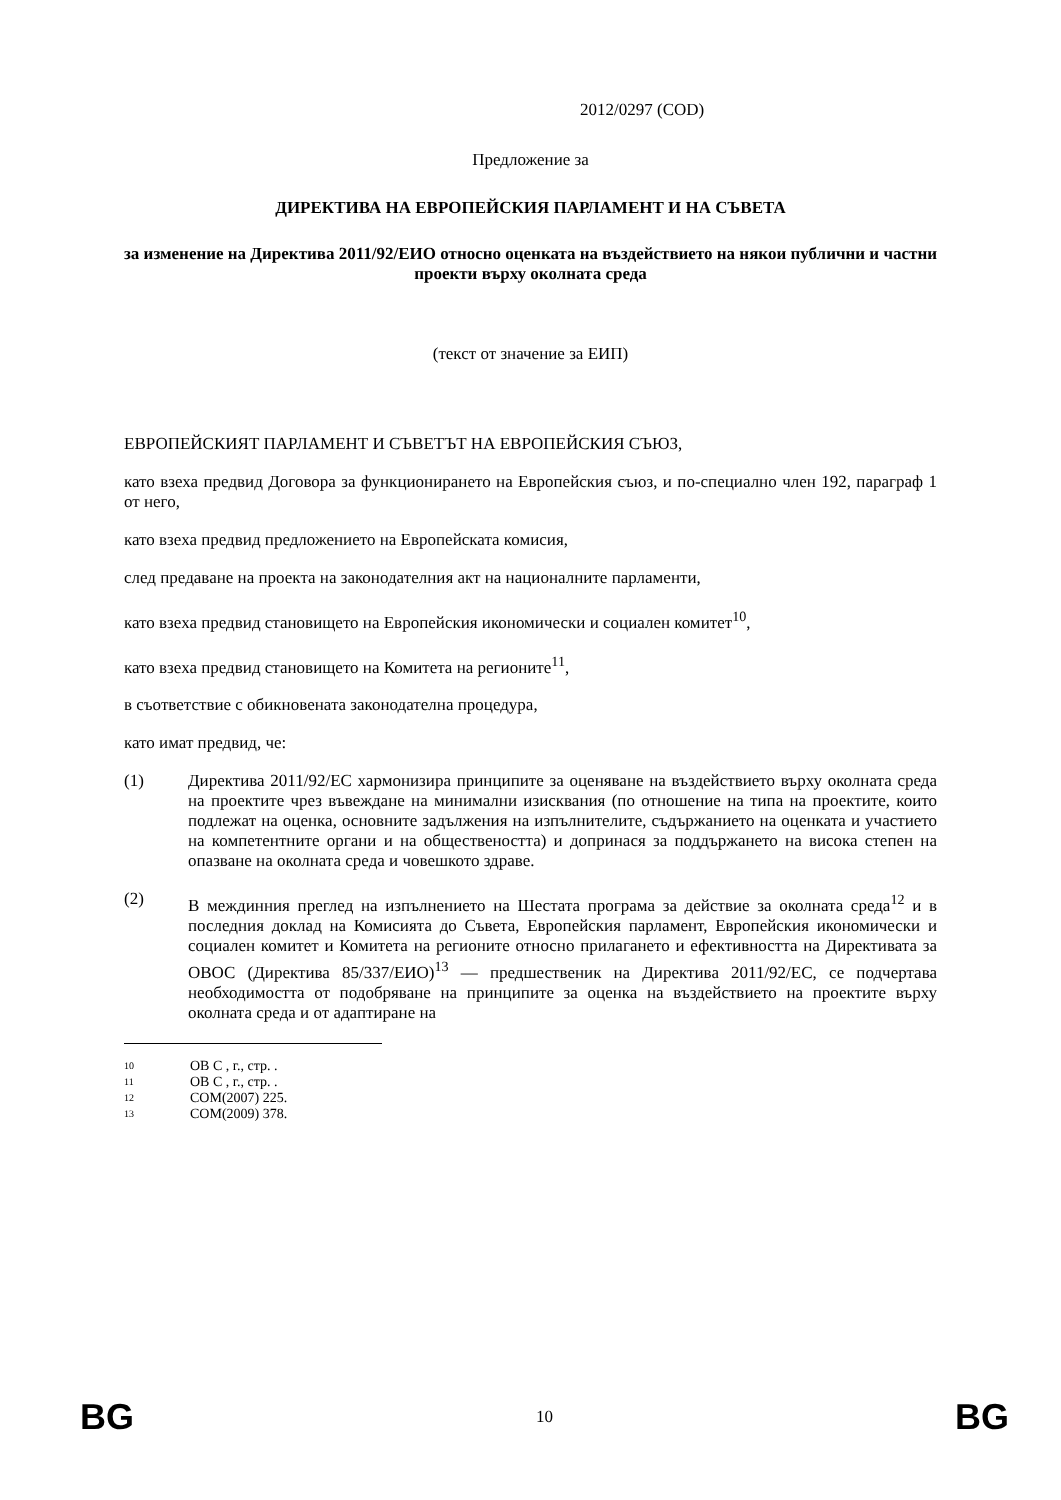2012/0297 (COD)
Предложение за
ДИРЕКТИВА НА ЕВРОПЕЙСКИЯ ПАРЛАМЕНТ И НА СЪВЕТА
за изменение на Директива 2011/92/ЕИО относно оценката на въздействието на някои публични и частни проекти върху околната среда
(текст от значение за ЕИП)
ЕВРОПЕЙСКИЯТ ПАРЛАМЕНТ И СЪВЕТЪТ НА ЕВРОПЕЙСКИЯ СЪЮЗ,
като взеха предвид Договора за функционирането на Европейския съюз, и по-специално член 192, параграф 1 от него,
като взеха предвид предложението на Европейската комисия,
след предаване на проекта на законодателния акт на националните парламенти,
като взеха предвид становището на Европейския икономически и социален комитет<sup>10</sup>,
като взеха предвид становището на Комитета на регионите<sup>11</sup>,
в съответствие с обикновената законодателна процедура,
като имат предвид, че:
(1) Директива 2011/92/ЕС хармонизира принципите за оценяване на въздействието върху околната среда на проектите чрез въвеждане на минимални изисквания (по отношение на типа на проектите, които подлежат на оценка, основните задължения на изпълнителите, съдържанието на оценката и участието на компетентните органи и на обществеността) и допринася за поддържането на висока степен на опазване на околната среда и човешкото здраве.
(2) В междинния преглед на изпълнението на Шестата програма за действие за околната среда<sup>12</sup> и в последния доклад на Комисията до Съвета, Европейския парламент, Европейския икономически и социален комитет и Комитета на регионите относно прилагането и ефективността на Директивата за ОВОС (Директива 85/337/ЕИО)<sup>13</sup> — предшественик на Директива 2011/92/ЕС, се подчертава необходимостта от подобряване на принципите за оценка на въздействието на проектите върху околната среда и от адаптиране на
10 ОВ C , г., стр. .
11 ОВ C , г., стр. .
12 COM(2007) 225.
13 COM(2009) 378.
BG 10 BG